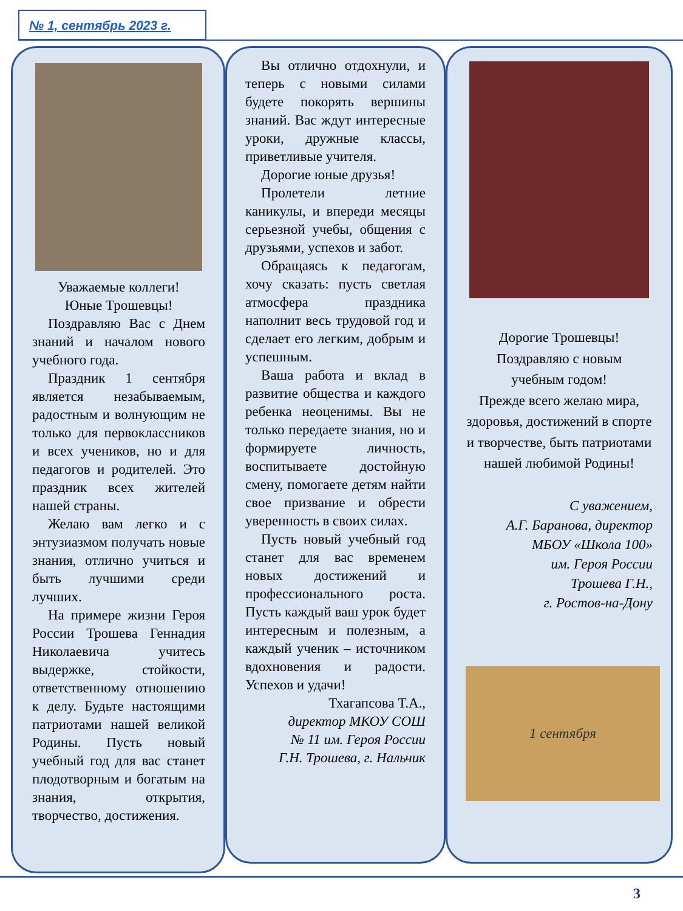№ 1, сентябрь 2023 г.
Уважаемые коллеги!
Юные Трошевцы!
Поздравляю Вас с Днем знаний и началом нового учебного года.
Праздник 1 сентября является незабываемым, радостным и волнующим не только для первоклассников и всех учеников, но и для педагогов и родителей. Это праздник всех жителей нашей страны.
Желаю вам легко и с энтузиазмом получать новые знания, отлично учиться и быть лучшими среди лучших.
На примере жизни Героя России Трошева Геннадия Николаевича учитесь выдержке, стойкости, ответственному отношению к делу. Будьте настоящими патриотами нашей великой Родины. Пусть новый учебный год для вас станет плодотворным и богатым на знания, открытия, творчество, достижения.
Вы отлично отдохнули, и теперь с новыми силами будете покорять вершины знаний. Вас ждут интересные уроки, дружные классы, приветливые учителя.
Дорогие юные друзья!
Пролетели летние каникулы, и впереди месяцы серьезной учебы, общения с друзьями, успехов и забот.
Обращаясь к педагогам, хочу сказать: пусть светлая атмосфера праздника наполнит весь трудовой год и сделает его легким, добрым и успешным.
Ваша работа и вклад в развитие общества и каждого ребенка неоценимы. Вы не только передаете знания, но и формируете личность, воспитываете достойную смену, помогаете детям найти свое призвание и обрести уверенность в своих силах.
Пусть новый учебный год станет для вас временем новых достижений и профессионального роста. Пусть каждый ваш урок будет интересным и полезным, а каждый ученик – источником вдохновения и радости. Успехов и удачи!
Тхагапсова Т.А.,
директор МКОУ СОШ
№ 11 им. Героя России
Г.Н. Трошева, г. Нальчик
Дорогие Трошевцы!
Поздравляю с новым
учебным годом!
Прежде всего желаю мира, здоровья, достижений в спорте и творчестве, быть патриотами нашей любимой Родины!
С уважением,
А.Г. Баранова, директор
МБОУ «Школа 100»
им. Героя России
Трошева Г.Н.,
г. Ростов-на-Дону
1 сентября
3